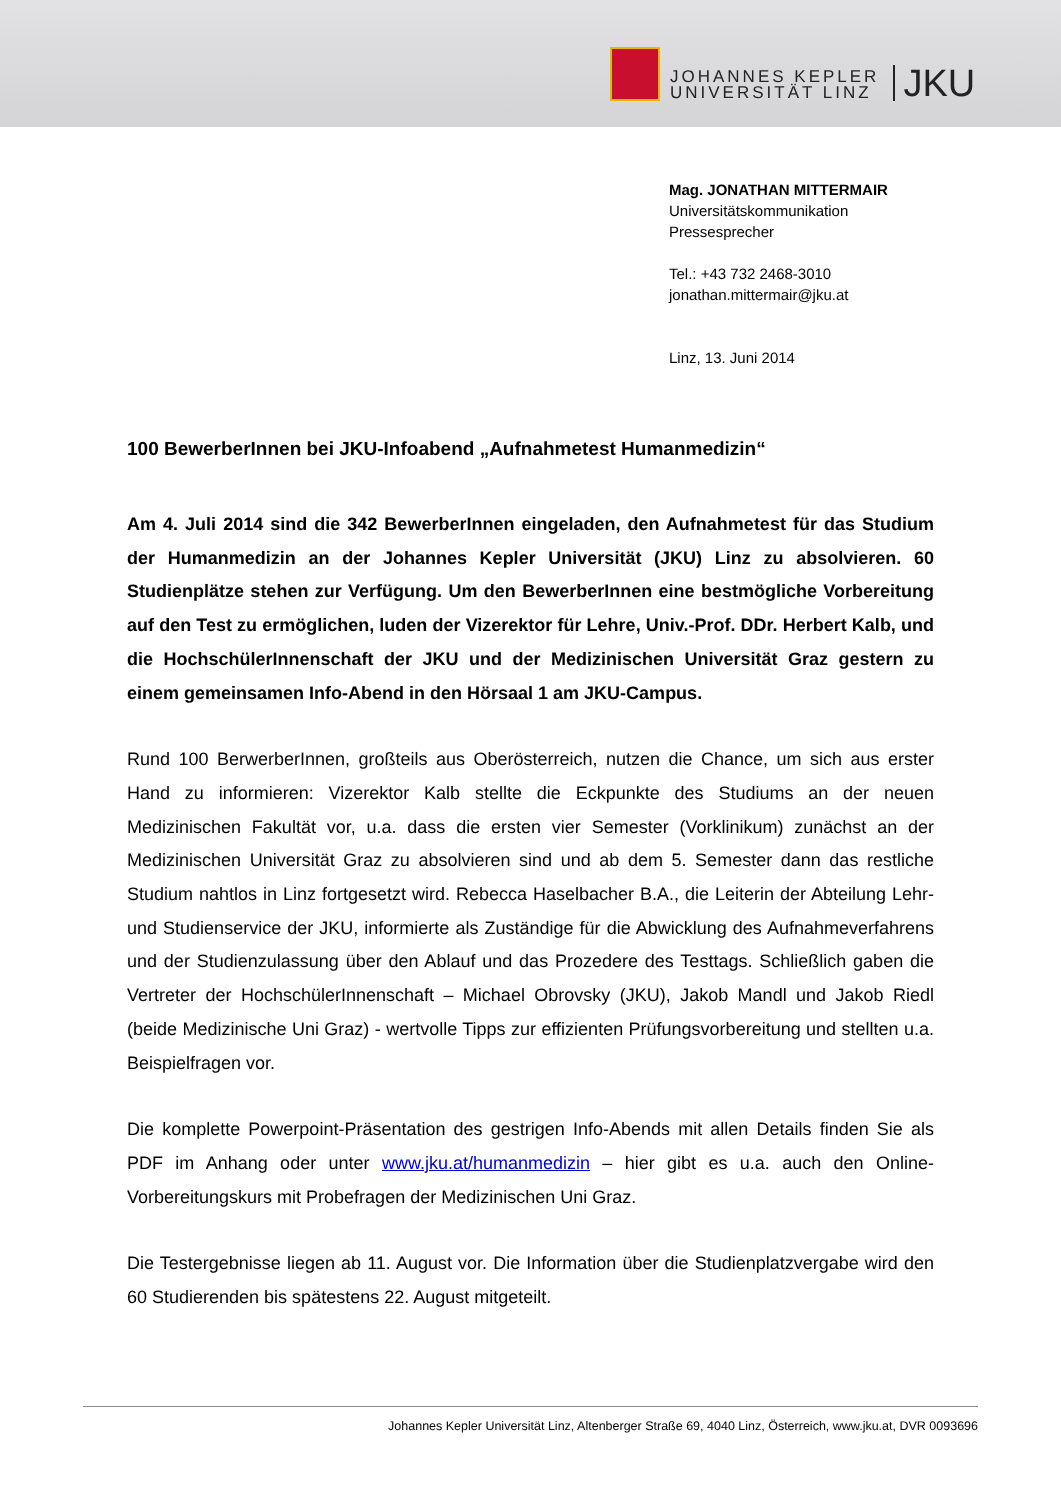JOHANNES KEPLER
UNIVERSITÄT LINZ
JKU
Mag. JONATHAN MITTERMAIR
Universitätskommunikation
Pressesprecher
Tel.: +43 732 2468-3010
jonathan.mittermair@jku.at
Linz, 13. Juni 2014
100 BewerberInnen bei JKU-Infoabend „Aufnahmetest Humanmedizin“
Am 4. Juli 2014 sind die 342 BewerberInnen eingeladen, den Aufnahmetest für das Studium der Humanmedizin an der Johannes Kepler Universität (JKU) Linz zu absolvieren. 60 Studienplätze stehen zur Verfügung. Um den BewerberInnen eine bestmögliche Vorbereitung auf den Test zu ermöglichen, luden der Vizerektor für Lehre, Univ.-Prof. DDr. Herbert Kalb, und die HochschülerInnenschaft der JKU und der Medizinischen Universität Graz gestern zu einem gemeinsamen Info-Abend in den Hörsaal 1 am JKU-Campus.
Rund 100 BerwerberInnen, großteils aus Oberösterreich, nutzen die Chance, um sich aus erster Hand zu informieren: Vizerektor Kalb stellte die Eckpunkte des Studiums an der neuen Medizinischen Fakultät vor, u.a. dass die ersten vier Semester (Vorklinikum) zunächst an der Medizinischen Universität Graz zu absolvieren sind und ab dem 5. Semester dann das restliche Studium nahtlos in Linz fortgesetzt wird. Rebecca Haselbacher B.A., die Leiterin der Abteilung Lehr- und Studienservice der JKU, informierte als Zuständige für die Abwicklung des Aufnahmeverfahrens und der Studienzulassung über den Ablauf und das Prozedere des Testtags. Schließlich gaben die Vertreter der HochschülerInnenschaft – Michael Obrovsky (JKU), Jakob Mandl und Jakob Riedl (beide Medizinische Uni Graz) - wertvolle Tipps zur effizienten Prüfungsvorbereitung und stellten u.a. Beispielfragen vor.
Die komplette Powerpoint-Präsentation des gestrigen Info-Abends mit allen Details finden Sie als PDF im Anhang oder unter www.jku.at/humanmedizin – hier gibt es u.a. auch den Online-Vorbereitungskurs mit Probefragen der Medizinischen Uni Graz.
Die Testergebnisse liegen ab 11. August vor. Die Information über die Studienplatzvergabe wird den 60 Studierenden bis spätestens 22. August mitgeteilt.
Johannes Kepler Universität Linz, Altenberger Straße 69, 4040 Linz, Österreich, www.jku.at, DVR 0093696